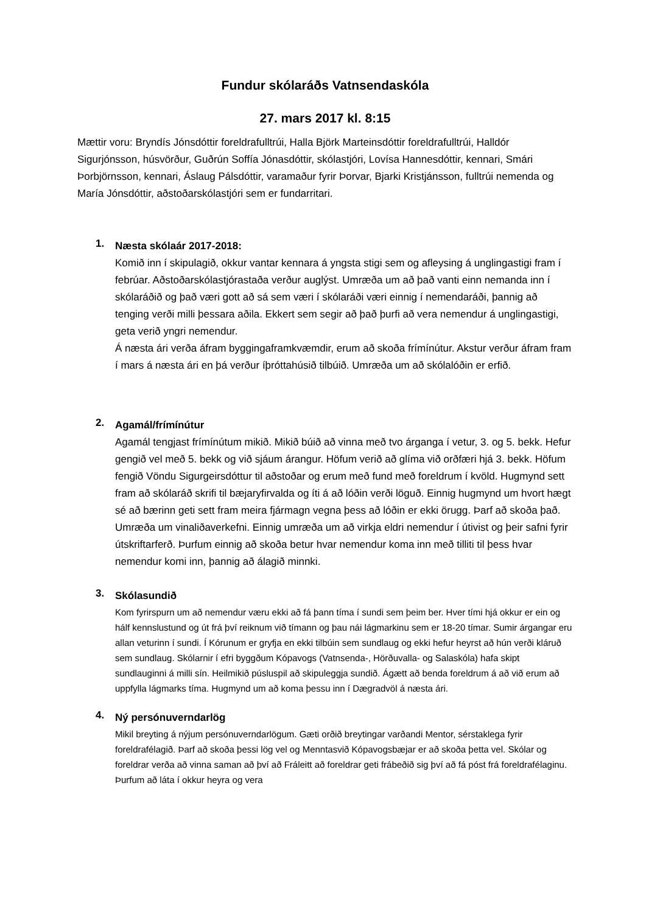Fundur skólaráðs Vatnsendaskóla
27. mars 2017 kl. 8:15
Mættir voru: Bryndís Jónsdóttir foreldrafulltrúi, Halla Björk Marteinsdóttir foreldrafulltrúi, Halldór Sigurjónsson, húsvörður, Guðrún Soffía Jónasdóttir, skólastjóri, Lovísa Hannesdóttir, kennari, Smári Þorbjörnsson, kennari, Áslaug Pálsdóttir, varamaður fyrir Þorvar, Bjarki Kristjánsson, fulltrúi nemenda og María Jónsdóttir, aðstoðarskólastjóri sem er fundarritari.
1.
Næsta skólaár 2017-2018:
Komið inn í skipulagið, okkur vantar kennara á yngsta stigi sem og afleysing á unglingastigi fram í febrúar. Aðstoðarskólastjórastaða verður auglýst. Umræða um að það vanti einn nemanda inn í skólaráðið og það væri gott að sá sem væri í skólaráði væri einnig í nemendaráði, þannig að tenging verði milli þessara aðila. Ekkert sem segir að það þurfi að vera nemendur á unglingastigi, geta verið yngri nemendur.
Á næsta ári verða áfram byggingaframkvæmdir, erum að skoða frímínútur. Akstur verður áfram fram í mars á næsta ári en þá verður íþróttahúsið tilbúið. Umræða um að skólalóðin er erfið.
2.
Agamál/frímínútur
Agamál tengjast frímínútum mikið. Mikið búið að vinna með tvo árganga í vetur, 3. og 5. bekk. Hefur gengið vel með 5. bekk og við sjáum árangur. Höfum verið að glíma við orðfæri hjá 3. bekk. Höfum fengið Vöndu Sigurgeirsdóttur til aðstoðar og erum með fund með foreldrum í kvöld. Hugmynd sett fram að skólaráð skrifi til bæjaryfirvalda og íti á að lóðin verði löguð. Einnig hugmynd um hvort hægt sé að bærinn geti sett fram meira fjármagn vegna þess að lóðin er ekki örugg. Þarf að skoða það. Umræða um vinaliðaverkefni. Einnig umræða um að virkja eldri nemendur í útivist og þeir safni fyrir útskriftarferð. Þurfum einnig að skoða betur hvar nemendur koma inn með tilliti til þess hvar nemendur komi inn, þannig að álagið minnki.
3.
Skólasundið
Kom fyrirspurn um að nemendur væru ekki að fá þann tíma í sundi sem þeim ber. Hver tími hjá okkur er ein og hálf kennslustund og út frá því reiknum við tímann og þau nái lágmarkinu sem er 18-20 tímar. Sumir árgangar eru allan veturinn í sundi. Í Kórunum er gryfja en ekki tilbúin sem sundlaug og ekki hefur heyrst að hún verði kláruð sem sundlaug. Skólarnir í efri byggðum Kópavogs (Vatnsenda-, Hörðuvalla- og Salaskóla) hafa skipt sundlauginni á milli sín. Heilmikið púsluspil að skipuleggja sundið. Ágætt að benda foreldrum á að við erum að uppfylla lágmarks tíma. Hugmynd um að koma þessu inn í Dægradvöl á næsta ári.
4.
Ný persónuverndarlög
Mikil breyting á nýjum persónuverndarlögum. Gæti orðið breytingar varðandi Mentor, sérstaklega fyrir foreldrafélagið. Þarf að skoða þessi lög vel og Menntasvið Kópavogsbæjar er að skoða þetta vel. Skólar og foreldrar verða að vinna saman að því að Fráleitt að foreldrar geti frábeðið sig því að fá póst frá foreldrafélaginu. Þurfum að láta í okkur heyra og vera